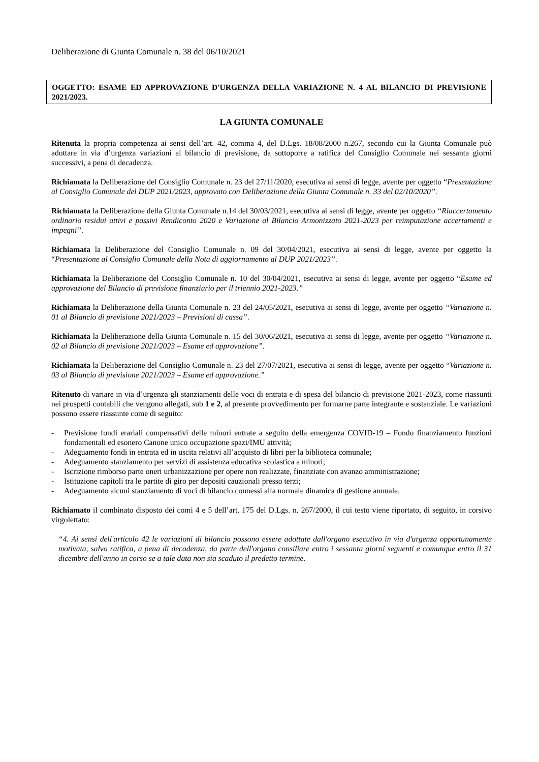Deliberazione di Giunta Comunale n. 38 del 06/10/2021
OGGETTO: ESAME ED APPROVAZIONE D'URGENZA DELLA VARIAZIONE N. 4 AL BILANCIO DI PREVISIONE 2021/2023.
LA GIUNTA COMUNALE
Ritenuta la propria competenza ai sensi dell’art. 42, comma 4, del D.Lgs. 18/08/2000 n.267, secondo cui la Giunta Comunale può adottare in via d’urgenza variazioni al bilancio di previsione, da sottoporre a ratifica del Consiglio Comunale nei sessanta giorni successivi, a pena di decadenza.
Richiamata la Deliberazione del Consiglio Comunale n. 23 del 27/11/2020, esecutiva ai sensi di legge, avente per oggetto “Presentazione al Consiglio Comunale del DUP 2021/2023, approvato con Deliberazione della Giunta Comunale n. 33 del 02/10/2020”.
Richiamata la Deliberazione della Giunta Comunale n.14 del 30/03/2021, esecutiva ai sensi di legge, avente per oggetto “Riaccertamento ordinario residui attivi e passivi Rendiconto 2020 e Variazione al Bilancio Armonizzato 2021-2023 per reimputazione accertamenti e impegni”.
Richiamata la Deliberazione del Consiglio Comunale n. 09 del 30/04/2021, esecutiva ai sensi di legge, avente per oggetto la “Presentazione al Consiglio Comunale della Nota di aggiornamento al DUP 2021/2023”.
Richiamata la Deliberazione del Consiglio Comunale n. 10 del 30/04/2021, esecutiva ai sensi di legge, avente per oggetto “Esame ed approvazione del Bilancio di previsione finanziario per il triennio 2021-2023.”
Richiamata la Deliberazione della Giunta Comunale n. 23 del 24/05/2021, esecutiva ai sensi di legge, avente per oggetto “Variazione n. 01 al Bilancio di previsione 2021/2023 – Previsioni di cassa”.
Richiamata la Deliberazione della Giunta Comunale n. 15 del 30/06/2021, esecutiva ai sensi di legge, avente per oggetto “Variazione n. 02 al Bilancio di previsione 2021/2023 – Esame ed approvazione”.
Richiamata la Deliberazione del Consiglio Comunale n. 23 del 27/07/2021, esecutiva ai sensi di legge, avente per oggetto “Variazione n. 03 al Bilancio di previsione 2021/2023 – Esame ed approvazione.”
Ritenuto di variare in via d’urgenza gli stanziamenti delle voci di entrata e di spesa del bilancio di previsione 2021-2023, come riassunti nei prospetti contabili che vengono allegati, sub 1 e 2, al presente provvedimento per formarne parte integrante e sostanziale. Le variazioni possono essere riassunte come di seguito:
- Previsione fondi erariali compensativi delle minori entrate a seguito della emergenza COVID-19 – Fondo finanziamento funzioni fondamentali ed esonero Canone unico occupazione spazi/IMU attività;
- Adeguamento fondi in entrata ed in uscita relativi all’acquisto di libri per la biblioteca comunale;
- Adeguamento stanziamento per servizi di assistenza educativa scolastica a minori;
- Iscrizione rimborso parte oneri urbanizzazione per opere non realizzate, finanziate con avanzo amministrazione;
- Istituzione capitoli tra le partite di giro per depositi cauzionali presso terzi;
- Adeguamento alcuni stanziamento di voci di bilancio connessi alla normale dinamica di gestione annuale.
Richiamato il combinato disposto dei comi 4 e 5 dell’art. 175 del D.Lgs. n. 267/2000, il cui testo viene riportato, di seguito, in corsivo virgolettato:
“4. Ai sensi dell'articolo 42 le variazioni di bilancio possono essere adottate dall'organo esecutivo in via d'urgenza opportunamente motivata, salvo ratifica, a pena di decadenza, da parte dell'organo consiliare entro i sessanta giorni seguenti e comunque entro il 31 dicembre dell'anno in corso se a tale data non sia scaduto il predetto termine.